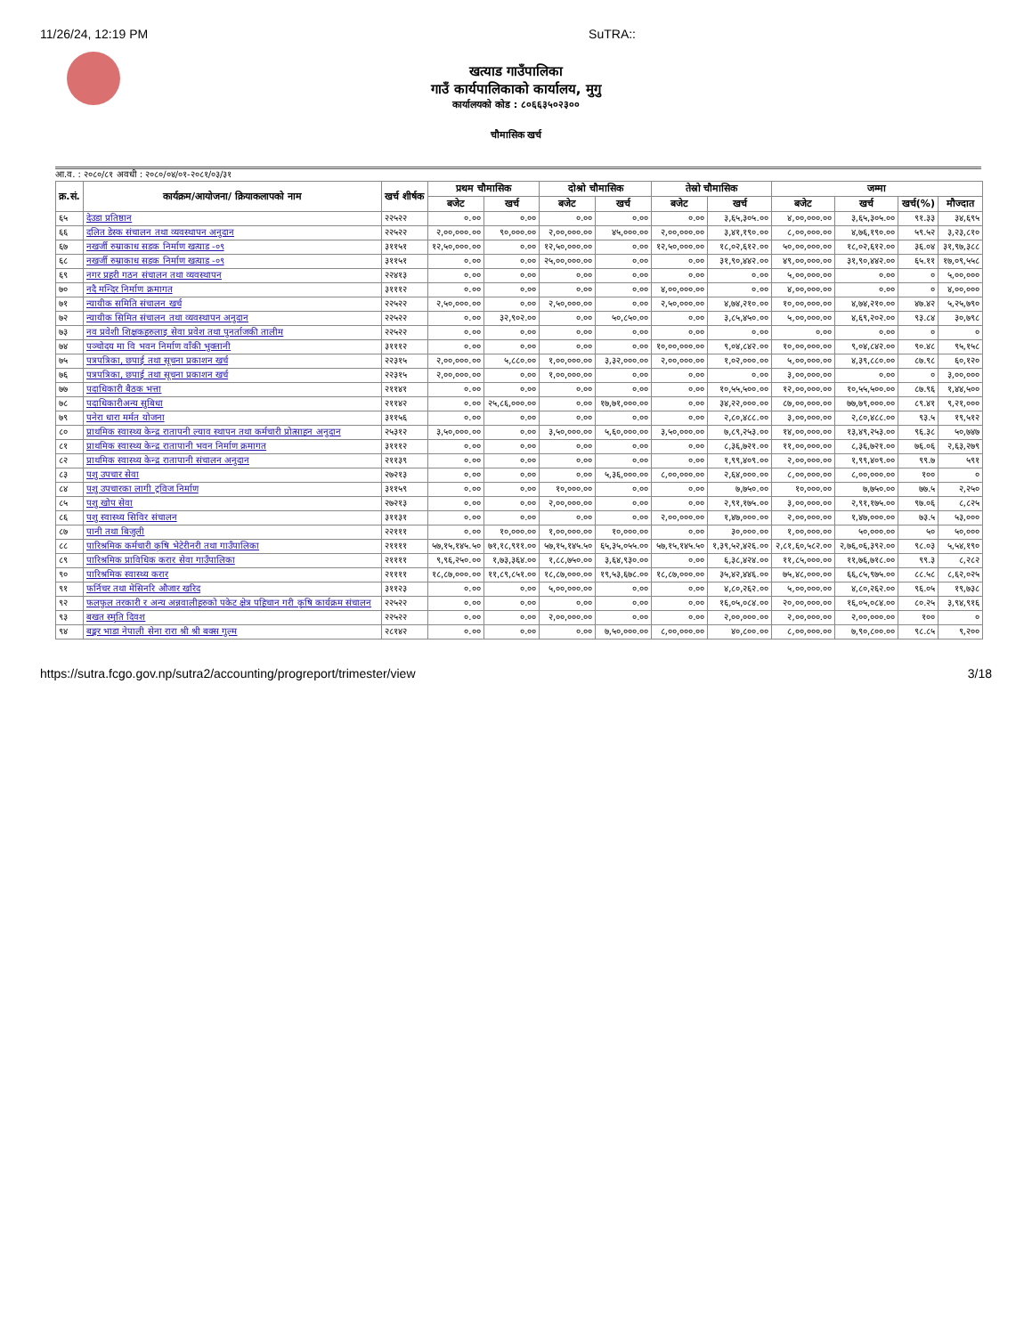11/26/24, 12:19 PM SuTRA::
खत्याड गाउँपालिका
गाउँ कार्यपालिकाको कार्यालय, मुगु
कार्यालयको कोड : ८०६६३५०२३००
चौमासिक खर्च
आ.व. : २०८०/८१ अवधी : २०८०/०४/०१-२०८१/०३/३१
| क्र.सं. | कार्यक्रम/आयोजना/ क्रियाकलापको नाम | खर्च शीर्षक | प्रथम चौमासिक | | दोश्रो चौमासिक | | तेस्रो चौमासिक | | जम्मा | | | |
| --- | --- | --- | --- | --- | --- | --- | --- | --- | --- | --- | --- | --- |
| | | | बजेट | खर्च | बजेट | खर्च | बजेट | खर्च | बजेट | खर्च | खर्च(%) | मौज्दात |
| ६५ | देउडा प्रतिष्ठान | २२५२२ | ०.०० | ०.०० | ०.०० | ०.०० | ०.०० | ३,६५,३०५.०० | ४,००,०००.०० | ३,६५,३०५.०० | ९१.३३ | ३४,६९५ |
| ६६ | दलित डेस्क संचालन तथा व्यवस्थापन अनुदान | २२५२२ | २,००,०००.०० | ९०,०००.०० | २,००,०००.०० | ४५,०००.०० | २,००,०००.०० | ३,४१,१९०.०० | ८,००,०००.०० | ४,७६,१९०.०० | ५९.५२ | ३,२३,८१० |
| ६७ | नखर्जी रुम्राकाध सडक निर्माण खत्याड -०९ | ३११५१ | १२,५०,०००.०० | ०.०० | १२,५०,०००.०० | ०.०० | १२,५०,०००.०० | १८,०२,६१२.०० | ५०,००,०००.०० | १८,०२,६१२.०० | ३६.०४ | ३१,९७,३८८ |
| ६८ | नखर्जी रुम्राकाध सडक निर्माण खत्याड -०९ | ३११५१ | ०.०० | ०.०० | २५,००,०००.०० | ०.०० | ०.०० | ३१,९०,४४२.०० | ४९,००,०००.०० | ३१,९०,४४२.०० | ६५.११ | १७,०९,५५८ |
| ६९ | नगर प्रहरी गठन संचालन तथा व्यवस्थापन | २२४१३ | ०.०० | ०.०० | ०.०० | ०.०० | ०.०० | ०.०० | ५,००,०००.०० | ०.०० | ० | ५,००,००० |
| ७० | नदै मन्दिर निर्माण क्रमागत | ३१११२ | ०.०० | ०.०० | ०.०० | ०.०० | ४,००,०००.०० | ०.०० | ४,००,०००.०० | ०.०० | ० | ४,००,००० |
| ७१ | न्यायीक समिति संचालन खर्च | २२५२२ | २,५०,०००.०० | ०.०० | २,५०,०००.०० | ०.०० | २,५०,०००.०० | ४,७४,२१०.०० | १०,००,०००.०० | ४,७४,२१०.०० | ४७.४२ | ५,२५,७९० |
| ७२ | न्यायीक सिमित संचालन तथा व्यवस्थापन अनुदान | २२५२२ | ०.०० | ३२,९०२.०० | ०.०० | ५०,८५०.०० | ०.०० | ३,८५,४५०.०० | ५,००,०००.०० | ४,६९,२०२.०० | ९३.८४ | ३०,७९८ |
| ७३ | नव प्रवेशी शिक्षकहरुलाइ सेवा प्रवेश तथा पुनर्ताजकी तालीम | २२५२२ | ०.०० | ०.०० | ०.०० | ०.०० | ०.०० | ०.०० | ०.०० | ०.०० | ० | ० |
| ७४ | पञ्चोदय मा वि भवन निर्माण वाँकी भुक्तानी | ३१११२ | ०.०० | ०.०० | ०.०० | ०.०० | १०,००,०००.०० | ९,०४,८४२.०० | १०,००,०००.०० | ९,०४,८४२.०० | ९०.४८ | ९५,१५८ |
| ७५ | पत्रपत्रिका, छपाई तथा सूचना प्रकाशन खर्च | २२३१५ | २,००,०००.०० | ५,८८०.०० | १,००,०००.०० | ३,३२,०००.०० | २,००,०००.०० | १,०२,०००.०० | ५,००,०००.०० | ४,३९,८८०.०० | ८७.९८ | ६०,१२० |
| ७६ | पत्रपत्रिका, छपाई तथा सूचना प्रकाशन खर्च | २२३१५ | २,००,०००.०० | ०.०० | १,००,०००.०० | ०.०० | ०.०० | ०.०० | ३,००,०००.०० | ०.०० | ० | ३,००,००० |
| ७७ | पदाधिकारी बैठक भत्ता | २११४१ | ०.०० | ०.०० | ०.०० | ०.०० | ०.०० | १०,५५,५००.०० | १२,००,०००.०० | १०,५५,५००.०० | ८७.९६ | १,४४,५०० |
| ७८ | पदाधिकारीअन्य सुबिधा | २११४२ | ०.०० | २५,८६,०००.०० | ०.०० | १७,७१,०००.०० | ०.०० | ३४,२२,०००.०० | ८७,००,०००.०० | ७७,७९,०००.०० | ८९.४१ | ९,२१,००० |
| ७९ | पनेरा धारा मर्मत योजना | ३११५६ | ०.०० | ०.०० | ०.०० | ०.०० | ०.०० | २,८०,४८८.०० | ३,००,०००.०० | २,८०,४८८.०० | ९३.५ | १९,५१२ |
| ८० | प्राथमिक स्वास्थ्य केन्द्र रातापनी ल्याव स्थापन तथा कर्मचारी प्रोत्साहन अनुदान | २५३१२ | ३,५०,०००.०० | ०.०० | ३,५०,०००.०० | ५,६०,०००.०० | ३,५०,०००.०० | ७,८९,२५३.०० | १४,००,०००.०० | १३,४९,२५३.०० | ९६.३८ | ५०,७४७ |
| ८१ | प्राथमिक स्वास्थ्य केन्द्र रातापानी भवन निर्माण क्रमागत | ३१११२ | ०.०० | ०.०० | ०.०० | ०.०० | ०.०० | ८,३६,७२१.०० | ११,००,०००.०० | ८,३६,७२१.०० | ७६.०६ | २,६३,२७९ |
| ८२ | प्राथमिक स्वास्थ्य केन्द्र रातापानी संचालन अनुदान | २११३९ | ०.०० | ०.०० | ०.०० | ०.०० | ०.०० | १,९९,४०९.०० | २,००,०००.०० | १,९९,४०९.०० | ९९.७ | ५९१ |
| ८३ | पशु उपचार सेवा | २७२१३ | ०.०० | ०.०० | ०.०० | ५,३६,०००.०० | ८,००,०००.०० | २,६४,०००.०० | ८,००,०००.०० | ८,००,०००.०० | १०० | ० |
| ८४ | पशु उपचारका लागी ट्रविज निर्माण | ३११५९ | ०.०० | ०.०० | १०,०००.०० | ०.०० | ०.०० | ७,७५०.०० | १०,०००.०० | ७,७५०.०० | ७७.५ | २,२५० |
| ८५ | पशु खोप सेवा | २७२१३ | ०.०० | ०.०० | २,००,०००.०० | ०.०० | ०.०० | २,९१,१७५.०० | ३,००,०००.०० | २,९१,१७५.०० | ९७.०६ | ८,८२५ |
| ८६ | पशु स्वास्थ्य सिविर संचालन | ३११३१ | ०.०० | ०.०० | ०.०० | ०.०० | २,००,०००.०० | १,४७,०००.०० | २,००,०००.०० | १,४७,०००.०० | ७३.५ | ५३,००० |
| ८७ | पानी तथा बिजुली | २२१११ | ०.०० | १०,०००.०० | १,००,०००.०० | १०,०००.०० | ०.०० | ३०,०००.०० | १,००,०००.०० | ५०,०००.०० | ५० | ५०,००० |
| ८८ | पारिश्रमिक कर्मचारी कृषि भेटेरीनरी तथा गाउँपालिका | २११११ | ५७,१५,१४५.५० | ७१,१८,९११.०० | ५७,१५,१४५.५० | ६५,३५,०५५.०० | ५७,१५,१४५.५० | १,३९,५२,४२६.०० | २,८१,६०,५८२.०० | २,७६,०६,३९२.०० | ९८.०३ | ५,५४,१९० |
| ८९ | पारिश्रमिक प्राविधिक करार सेवा गाउँपालिका | २११११ | ९,९६,२५०.०० | १,७३,३६४.०० | १,८८,७५०.०० | ३,६४,९३०.०० | ०.०० | ६,३८,४२४.०० | ११,८५,०००.०० | ११,७६,७१८.०० | ९९.३ | ८,२८२ |
| ९० | पारिश्रमिक स्वास्थ्य करार | २११११ | १८,८७,०००.०० | ११,८९,८५१.०० | १८,८७,०००.०० | १९,५३,६७८.०० | १८,८७,०००.०० | ३५,४२,४४६.०० | ७५,४८,०००.०० | ६६,८५,९७५.०० | ८८.५८ | ८,६२,०२५ |
| ९१ | फर्निचर तथा मेसिनरि औजार खरिद | ३११२३ | ०.०० | ०.०० | ५,००,०००.०० | ०.०० | ०.०० | ४,८०,२६२.०० | ५,००,०००.०० | ४,८०,२६२.०० | ९६.०५ | १९,७३८ |
| ९२ | फलफुल तरकारी र अन्य अन्नवालीहरुको पकेट क्षेत्र पहिचान गरी कृषि कार्यक्रम संचालन | २२५२२ | ०.०० | ०.०० | ०.०० | ०.०० | ०.०० | १६,०५,०८४.०० | २०,००,०००.०० | १६,०५,०८४.०० | ८०.२५ | ३,९४,९१६ |
| ९३ | बखत स्मृति दिवश | २२५२२ | ०.०० | ०.०० | २,००,०००.०० | ०.०० | ०.०० | २,००,०००.०० | २,००,०००.०० | २,००,०००.०० | १०० | ० |
| ९४ | बङ्कर भाडा नेपाली सेना रारा श्री श्री बक्स गुल्म | २८१४२ | ०.०० | ०.०० | ०.०० | ७,५०,०००.०० | ८,००,०००.०० | ४०,८००.०० | ८,००,०००.०० | ७,९०,८००.०० | ९८.८५ | ९,२०० |
https://sutra.fcgo.gov.np/sutra2/accounting/progreport/trimester/view 3/18